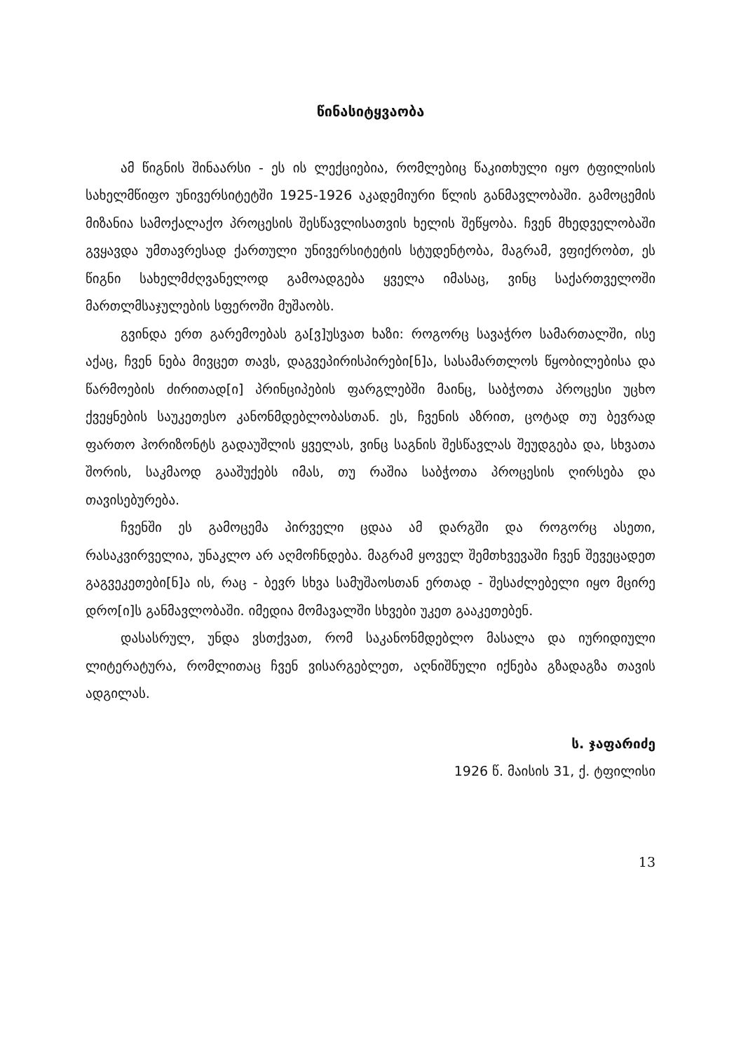წინასიტყვაობა
ამ წიგნის შინაარსი - ეს ის ლექციებია, რომლებიც წაკითხული იყო ტფილისის სახელმწიფო უნივერსიტეტში 1925-1926 აკადემიური წლის განმავლობაში. გამოცემის მიზანია სამოქალაქო პროცესის შესწავლისათვის ხელის შეწყობა. ჩვენ მხედველობაში გვყავდა უმთავრესად ქართული უნივერსიტეტის სტუდენტობა, მაგრამ, ვფიქრობთ, ეს წიგნი სახელმძღვანელოდ გამოადგება ყველა იმასაც, ვინც საქართველოში მართლმსაჯულების სფეროში მუშაობს.
გვინდა ერთ გარემოებას გა[ვ]უსვათ ხაზი: როგორც სავაჭრო სამართალში, ისე აქაც, ჩვენ ნება მივცეთ თავს, დაგვეპირისპირები[ნ]ა, სასამართლოს წყობილებისა და წარმოების ძირითად[ი] პრინციპების ფარგლებში მაინც, საბჭოთა პროცესი უცხო ქვეყნების საუკეთესო კანონმდებლობასთან. ეს, ჩვენის აზრით, ცოტად თუ ბევრად ფართო ჰორიზონტს გადაუშლის ყველას, ვინც საგნის შესწავლას შეუდგება და, სხვათა შორის, საკმაოდ გააშუქებს იმას, თუ რაშია საბჭოთა პროცესის ღირსება და თავისებურება.
ჩვენში ეს გამოცემა პირველი ცდაა ამ დარგში და როგორც ასეთი, რასაკვირველია, უნაკლო არ აღმოჩნდება. მაგრამ ყოველ შემთხვევაში ჩვენ შევეცადეთ გაგვეკეთები[ნ]ა ის, რაც - ბევრ სხვა სამუშაოსთან ერთად - შესაძლებელი იყო მცირე დრო[ი]ს განმავლობაში. იმედია მომავალში სხვები უკეთ გააკეთებენ.
დასასრულ, უნდა ვსთქვათ, რომ საკანონმდებლო მასალა და იურიდიული ლიტერატურა, რომლითაც ჩვენ ვისარგებლეთ, აღნიშნული იქნება გზადაგზა თავის ადგილას.
ს. ჯაფარიძე
1926 წ. მაისის 31, ქ. ტფილისი
13